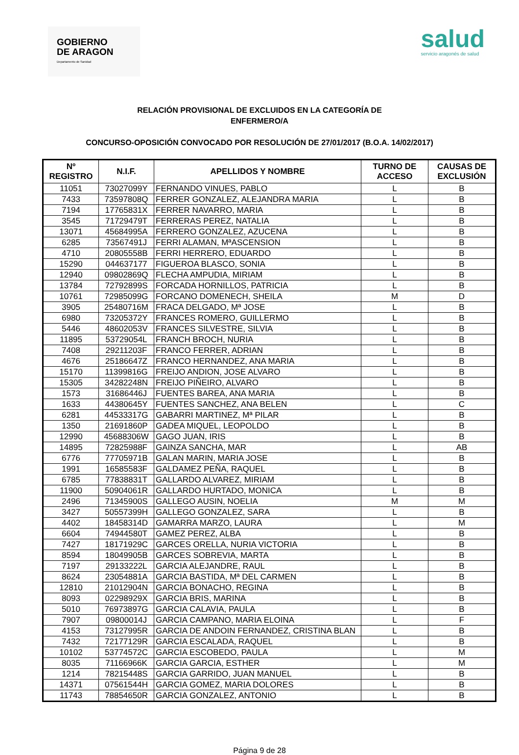GOBIERNO
DE ARAGON
Departamento de Sanidad
salud
servicio aragonés de salud
RELACIÓN PROVISIONAL DE EXCLUIDOS EN LA CATEGORÍA DE
ENFERMERO/A
CONCURSO-OPOSICIÓN CONVOCADO POR RESOLUCIÓN DE 27/01/2017 (B.O.A. 14/02/2017)
| Nº REGISTRO | N.I.F. | APELLIDOS Y NOMBRE | TURNO DE ACCESO | CAUSAS DE EXCLUSIÓN |
| --- | --- | --- | --- | --- |
| 11051 | 73027099Y | FERNANDO VINUES, PABLO | L | B |
| 7433 | 73597808Q | FERRER GONZALEZ, ALEJANDRA MARIA | L | B |
| 7194 | 17765831X | FERRER NAVARRO, MARIA | L | B |
| 3545 | 71729479T | FERRERAS PEREZ, NATALIA | L | B |
| 13071 | 45684995A | FERRERO GONZALEZ, AZUCENA | L | B |
| 6285 | 73567491J | FERRI ALAMAN, MªASCENSION | L | B |
| 4710 | 20805558B | FERRI HERRERO, EDUARDO | L | B |
| 15290 | 044637177 | FIGUEROA BLASCO, SONIA | L | B |
| 12940 | 09802869Q | FLECHA AMPUDIA, MIRIAM | L | B |
| 13784 | 72792899S | FORCADA HORNILLOS, PATRICIA | L | B |
| 10761 | 72985099G | FORCANO DOMENECH, SHEILA | M | D |
| 3905 | 25480716M | FRACA DELGADO, Mª JOSE | L | B |
| 6980 | 73205372Y | FRANCES ROMERO, GUILLERMO | L | B |
| 5446 | 48602053V | FRANCES SILVESTRE, SILVIA | L | B |
| 11895 | 53729054L | FRANCH BROCH, NURIA | L | B |
| 7408 | 29211203F | FRANCO FERRER, ADRIAN | L | B |
| 4676 | 25186647Z | FRANCO HERNANDEZ, ANA MARIA | L | B |
| 15170 | 11399816G | FREIJO ANDION, JOSE ALVARO | L | B |
| 15305 | 34282248N | FREIJO PIÑEIRO, ALVARO | L | B |
| 1573 | 31686446J | FUENTES BAREA, ANA MARIA | L | B |
| 1633 | 44380645Y | FUENTES SANCHEZ, ANA BELEN | L | C |
| 6281 | 44533317G | GABARRI MARTINEZ, Mª PILAR | L | B |
| 1350 | 21691860P | GADEA MIQUEL, LEOPOLDO | L | B |
| 12990 | 45688306W | GAGO JUAN, IRIS | L | B |
| 14895 | 72825988F | GAINZA SANCHA, MAR | L | AB |
| 6776 | 77705971B | GALAN MARIN, MARIA JOSE | L | B |
| 1991 | 16585583F | GALDAMEZ PEÑA, RAQUEL | L | B |
| 6785 | 77838831T | GALLARDO ALVAREZ, MIRIAM | L | B |
| 11900 | 50904061R | GALLARDO HURTADO, MONICA | L | B |
| 2496 | 71345900S | GALLEGO AUSIN, NOELIA | M | M |
| 3427 | 50557399H | GALLEGO GONZALEZ, SARA | L | B |
| 4402 | 18458314D | GAMARRA MARZO, LAURA | L | M |
| 6604 | 74944580T | GAMEZ PEREZ, ALBA | L | B |
| 7427 | 18171929C | GARCES ORELLA, NURIA VICTORIA | L | B |
| 8594 | 18049905B | GARCES SOBREVIA, MARTA | L | B |
| 7197 | 29133222L | GARCIA ALEJANDRE, RAUL | L | B |
| 8624 | 23054881A | GARCIA BASTIDA, Mª DEL CARMEN | L | B |
| 12810 | 21012904N | GARCIA BONACHO, REGINA | L | B |
| 8093 | 02298929X | GARCIA BRIS, MARINA | L | B |
| 5010 | 76973897G | GARCIA CALAVIA, PAULA | L | B |
| 7907 | 09800014J | GARCIA CAMPANO, MARIA ELOINA | L | F |
| 4153 | 73127995R | GARCIA DE ANDOIN FERNANDEZ, CRISTINA BLAN | L | B |
| 7432 | 72177129R | GARCIA ESCALADA, RAQUEL | L | B |
| 10102 | 53774572C | GARCIA ESCOBEDO, PAULA | L | M |
| 8035 | 71166966K | GARCIA GARCIA, ESTHER | L | M |
| 1214 | 78215448S | GARCIA GARRIDO, JUAN MANUEL | L | B |
| 14371 | 07561544H | GARCIA GOMEZ, MARIA DOLORES | L | B |
| 11743 | 78854650R | GARCIA GONZALEZ, ANTONIO | L | B |
Página 9 de 28